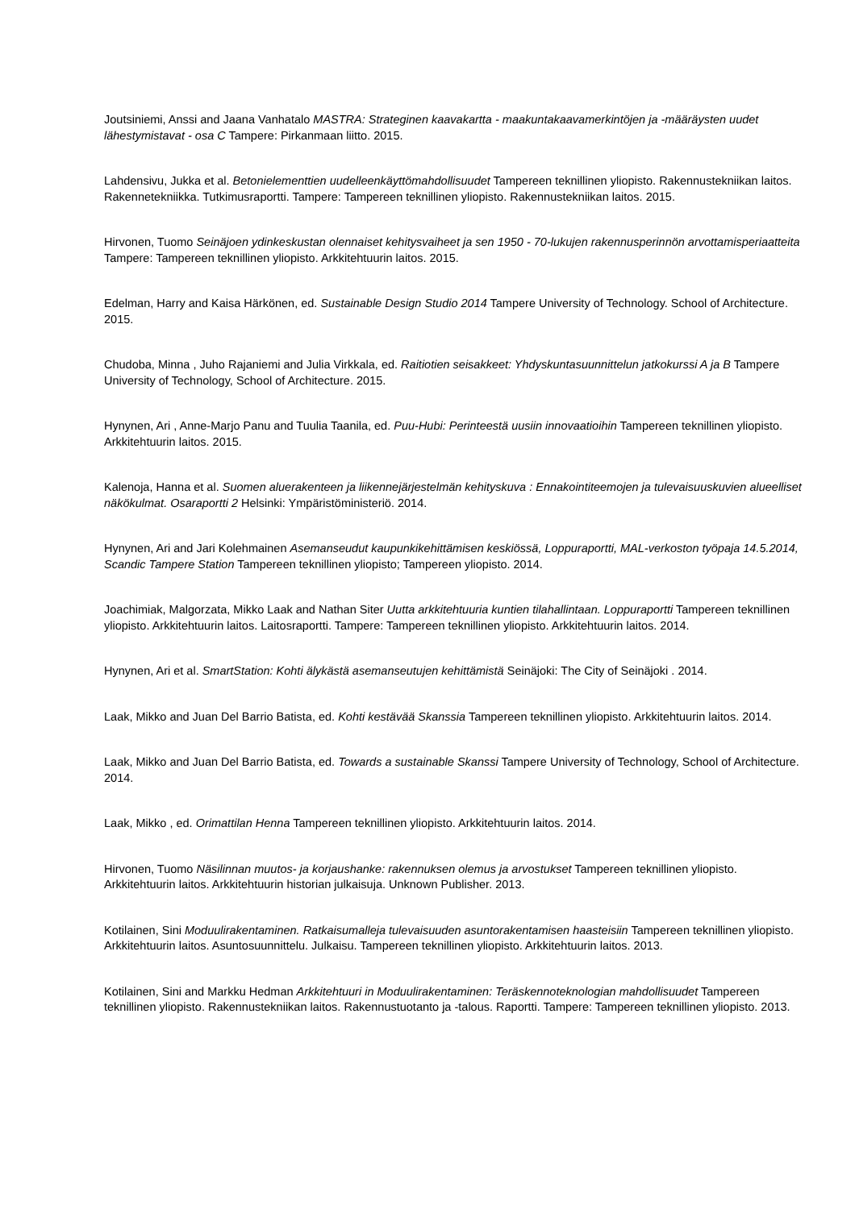Joutsiniemi, Anssi and Jaana Vanhatalo MASTRA: Strateginen kaavakartta - maakuntakaavamerkintöjen ja -määräysten uudet lähestymistavat - osa C Tampere: Pirkanmaan liitto. 2015.
Lahdensivu, Jukka et al. Betonielementtien uudelleenkäyttömahdollisuudet Tampereen teknillinen yliopisto. Rakennustekniikan laitos. Rakennetekniikka. Tutkimusraportti. Tampere: Tampereen teknillinen yliopisto. Rakennustekniikan laitos. 2015.
Hirvonen, Tuomo Seinäjoen ydinkeskustan olennaiset kehitysvaiheet ja sen 1950 - 70-lukujen rakennusperinnön arvottamisperiaatteita Tampere: Tampereen teknillinen yliopisto. Arkkitehtuurin laitos. 2015.
Edelman, Harry and Kaisa Härkönen, ed. Sustainable Design Studio 2014 Tampere University of Technology. School of Architecture. 2015.
Chudoba, Minna , Juho Rajaniemi and Julia Virkkala, ed. Raitiotien seisakkeet: Yhdyskuntasuunnittelun jatkokurssi A ja B Tampere University of Technology, School of Architecture. 2015.
Hynynen, Ari , Anne-Marjo Panu and Tuulia Taanila, ed. Puu-Hubi: Perinteestä uusiin innovaatioihin Tampereen teknillinen yliopisto. Arkkitehtuurin laitos. 2015.
Kalenoja, Hanna et al. Suomen aluerakenteen ja liikennejärjestelmän kehityskuva : Ennakointiteemojen ja tulevaisuuskuvien alueelliset näkökulmat. Osaraportti 2 Helsinki: Ympäristöministeriö. 2014.
Hynynen, Ari and Jari Kolehmainen Asemanseudut kaupunkikehittämisen keskiössä, Loppuraportti, MAL-verkoston työpaja 14.5.2014, Scandic Tampere Station Tampereen teknillinen yliopisto; Tampereen yliopisto. 2014.
Joachimiak, Malgorzata, Mikko Laak and Nathan Siter Uutta arkkitehtuuria kuntien tilahallintaan. Loppuraportti Tampereen teknillinen yliopisto. Arkkitehtuurin laitos. Laitosraportti. Tampere: Tampereen teknillinen yliopisto. Arkkitehtuurin laitos. 2014.
Hynynen, Ari et al. SmartStation: Kohti älykästä asemanseutujen kehittämistä Seinäjoki: The City of Seinäjoki . 2014.
Laak, Mikko and Juan Del Barrio Batista, ed. Kohti kestävää Skanssia Tampereen teknillinen yliopisto. Arkkitehtuurin laitos. 2014.
Laak, Mikko and Juan Del Barrio Batista, ed. Towards a sustainable Skanssi Tampere University of Technology, School of Architecture. 2014.
Laak, Mikko , ed. Orimattilan Henna Tampereen teknillinen yliopisto. Arkkitehtuurin laitos. 2014.
Hirvonen, Tuomo Näsilinnan muutos- ja korjaushanke: rakennuksen olemus ja arvostukset Tampereen teknillinen yliopisto. Arkkitehtuurin laitos. Arkkitehtuurin historian julkaisuja. Unknown Publisher. 2013.
Kotilainen, Sini Moduulirakentaminen. Ratkaisumalleja tulevaisuuden asuntorakentamisen haasteisiin Tampereen teknillinen yliopisto. Arkkitehtuurin laitos. Asuntosuunnittelu. Julkaisu. Tampereen teknillinen yliopisto. Arkkitehtuurin laitos. 2013.
Kotilainen, Sini and Markku Hedman Arkkitehtuuri in Moduulirakentaminen: Teräskennoteknologian mahdollisuudet Tampereen teknillinen yliopisto. Rakennustekniikan laitos. Rakennustuotanto ja -talous. Raportti. Tampere: Tampereen teknillinen yliopisto. 2013.